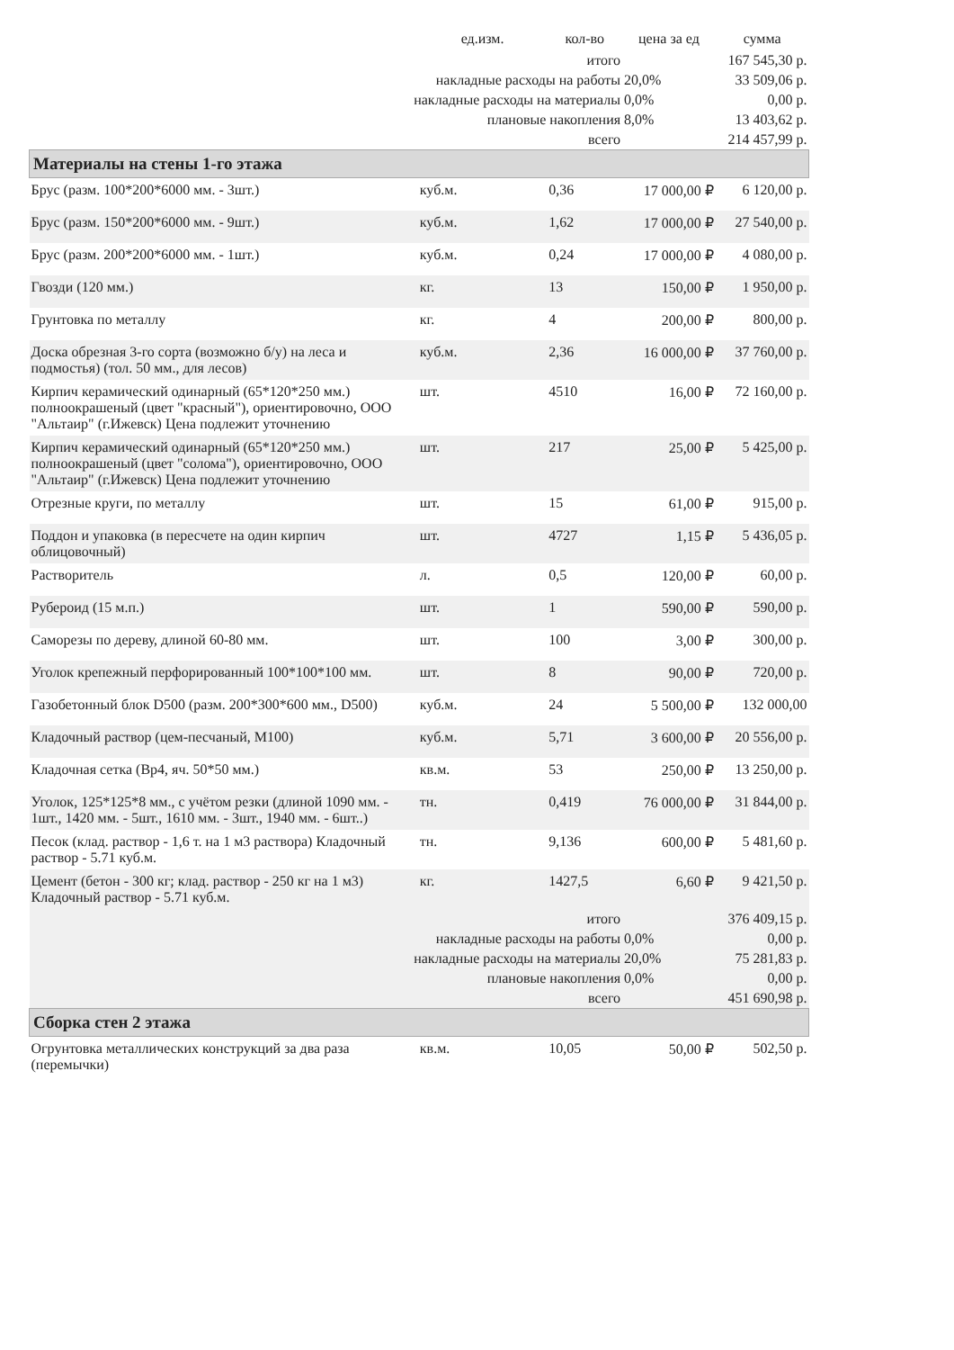| | ед.изм. | кол-во | цена за ед | сумма |
| --- | --- | --- | --- | --- |
| итого | | | | 167 545,30 р. |
| накладные расходы на работы | | | 20,0% | 33 509,06 р. |
| накладные расходы на материалы | | | 0,0% | 0,00 р. |
| плановые накопления | | | 8,0% | 13 403,62 р. |
| всего | | | | 214 457,99 р. |
| Материалы на стены 1-го этажа | | | | |
| Брус (разм. 100*200*6000 мм. - 3шт.) | куб.м. | 0,36 | 17 000,00 ₽ | 6 120,00 р. |
| Брус (разм. 150*200*6000 мм. - 9шт.) | куб.м. | 1,62 | 17 000,00 ₽ | 27 540,00 р. |
| Брус (разм. 200*200*6000 мм. - 1шт.) | куб.м. | 0,24 | 17 000,00 ₽ | 4 080,00 р. |
| Гвозди (120 мм.) | кг. | 13 | 150,00 ₽ | 1 950,00 р. |
| Грунтовка по металлу | кг. | 4 | 200,00 ₽ | 800,00 р. |
| Доска обрезная 3-го сорта (возможно б/у) на леса и подмостья) (тол. 50 мм., для лесов) | куб.м. | 2,36 | 16 000,00 ₽ | 37 760,00 р. |
| Кирпич керамический одинарный (65*120*250 мм.) полноокрашеный (цвет "красный"), ориентировочно, ООО "Альтаир" (г.Ижевск) Цена подлежит уточнению | шт. | 4510 | 16,00 ₽ | 72 160,00 р. |
| Кирпич керамический одинарный (65*120*250 мм.) полноокрашеный (цвет "солома"), ориентировочно, ООО "Альтаир" (г.Ижевск) Цена подлежит уточнению | шт. | 217 | 25,00 ₽ | 5 425,00 р. |
| Отрезные круги, по металлу | шт. | 15 | 61,00 ₽ | 915,00 р. |
| Поддон и упаковка (в пересчете на один кирпич облицовочный) | шт. | 4727 | 1,15 ₽ | 5 436,05 р. |
| Растворитель | л. | 0,5 | 120,00 ₽ | 60,00 р. |
| Рубероид (15 м.п.) | шт. | 1 | 590,00 ₽ | 590,00 р. |
| Саморезы по дереву, длиной 60-80 мм. | шт. | 100 | 3,00 ₽ | 300,00 р. |
| Уголок крепежный перфорированный 100*100*100 мм. | шт. | 8 | 90,00 ₽ | 720,00 р. |
| Газобетонный блок D500 (разм. 200*300*600 мм., D500) | куб.м. | 24 | 5 500,00 ₽ | 132 000,00 |
| Кладочный раствор (цем-песчаный, М100) | куб.м. | 5,71 | 3 600,00 ₽ | 20 556,00 р. |
| Кладочная сетка (Вр4, яч. 50*50 мм.) | кв.м. | 53 | 250,00 ₽ | 13 250,00 р. |
| Уголок, 125*125*8 мм., с учётом резки (длиной 1090 мм. - 1шт., 1420 мм. - 5шт., 1610 мм. - 3шт., 1940 мм. - 6шт..) | тн. | 0,419 | 76 000,00 ₽ | 31 844,00 р. |
| Песок (клад. раствор - 1,6 т. на 1 м3 раствора) Кладочный раствор - 5.71 куб.м. | тн. | 9,136 | 600,00 ₽ | 5 481,60 р. |
| Цемент (бетон - 300 кг; клад. раствор - 250 кг на 1 м3) Кладочный раствор - 5.71 куб.м. | кг. | 1427,5 | 6,60 ₽ | 9 421,50 р. |
| итого | | | | 376 409,15 р. |
| накладные расходы на работы | | | 0,0% | 0,00 р. |
| накладные расходы на материалы | | | 20,0% | 75 281,83 р. |
| плановые накопления | | | 0,0% | 0,00 р. |
| всего | | | | 451 690,98 р. |
| Сборка стен 2 этажа | | | | |
| Огрунтовка металлических конструкций за два раза (перемычки) | кв.м. | 10,05 | 50,00 ₽ | 502,50 р. |